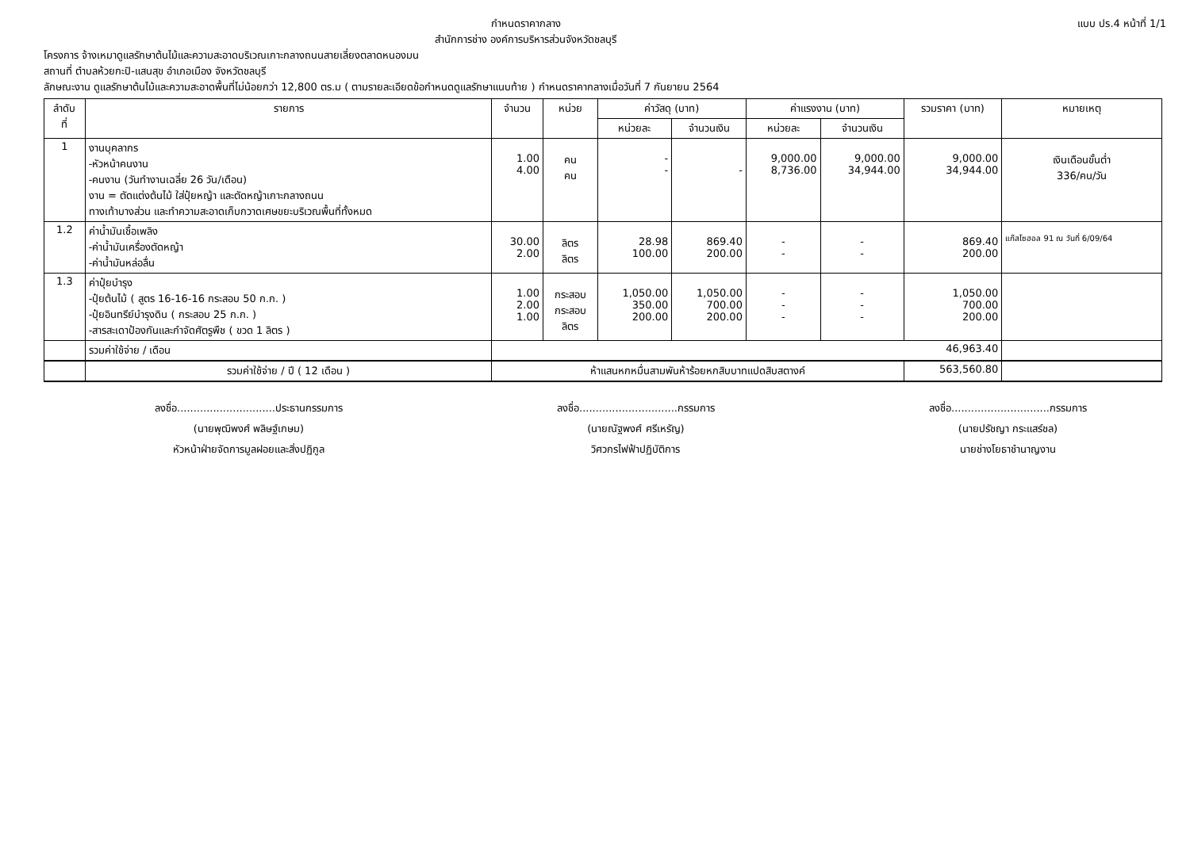กำหนดราคากลาง
สำนักการช่าง องค์การบริหารส่วนจังหวัดชลบุรี
แบบ ปร.4 หน้าที่ 1/1
โครงการ จ้างเหมาดูแลรักษาต้นไม้และความสะอาดบริเวณเกาะกลางถนนสายเลี่ยงตลาดหนองมน
สถานที่ ตำบลห้วยกะปิ-แสนสุข อำเภอเมือง จังหวัดชลบุรี
ลักษณะงาน ดูแลรักษาต้นไม้และความสะอาดพื้นที่ไม่น้อยกว่า 12,800 ตร.ม ( ตามรายละเอียดข้อกำหนดดูแลรักษาแนบท้าย ) กำหนดราคากลางเมื่อวันที่ 7 กันยายน 2564
| ลำดับ ที่ | รายการ | จำนวน | หน่วย | ค่าวัสดุ (บาท) | | ค่าแรงงาน (บาท) | | รวมราคา (บาท) | หมายเหตุ |
| --- | --- | --- | --- | --- | --- | --- | --- | --- | --- |
| | | | | หน่วยละ | จำนวนเงิน | หน่วยละ | จำนวนเงิน | | |
| 1 | งานบุคลากร -หัวหน้าคนงาน -คนงาน (วันทำงานเฉลี่ย 26 วัน/เดือน) งาน = ตัดแต่งต้นไม้ ใส่ปุ๋ยหญ้า และตัดหญ้าเกาะกลางถนน ทางเท้าบางส่วน และทำความสะอาดเก็บกวาดเศษขยะบริเวณพื้นที่ทั้งหมด | 1.00 4.00 | คน คน | - - | - | 9,000.00 8,736.00 | 9,000.00 34,944.00 | 9,000.00 34,944.00 | เงินเดือนขั้นต่ำ 336/คน/วัน |
| 1.2 | ค่าน้ำมันเชื้อเพลิง -ค่าน้ำมันเครื่องตัดหญ้า -ค่าน้ำมันหล่อลื่น | 30.00 2.00 | ลิตร ลิตร | 28.98 100.00 | 869.40 200.00 | - - | - - | 869.40 200.00 | แก๊สโซฮอล 91 ณ วันที่ 6/09/64 |
| 1.3 | ค่าปุ๋ยบำรุง -ปุ๋ยต้นไม้ ( สูตร 16-16-16 กระสอบ 50 ก.ก. ) -ปุ๋ยอินทรีย์บำรุงดิน ( กระสอบ 25 ก.ก. ) -สารสะเดาป้องกันและกำจัดศัตรูพืช ( ขวด 1 ลิตร ) | 1.00 2.00 1.00 | กระสอบ กระสอบ ลิตร | 1,050.00 350.00 200.00 | 1,050.00 700.00 200.00 | - - - | - - - | 1,050.00 700.00 200.00 | |
| | รวมค่าใช้จ่าย / เดือน | 46,963.40 | | | | | | | |
| | รวมค่าใช้จ่าย / ปี ( 12 เดือน ) | ห้าแสนหกหมื่นสามพันห้าร้อยหกสิบบาทแปดสิบสตางค์ | | | | | | 563,560.80 | |
ลงชื่อ..............................ประธานกรรมการ
(นายพุฒิพงศ์ พลิษฐ์เกษม)
หัวหน้าฝ่ายจัดการมูลฝอยและสิ่งปฏิกูล
ลงชื่อ..............................กรรมการ
(นายณัฐพงศ์ ศรีเหรัญ)
วิศวกรไฟฟ้าปฏิบัติการ
ลงชื่อ..............................กรรมการ
(นายปรัชญา กระแสร์ชล)
นายช่างโยธาชำนาญงาน